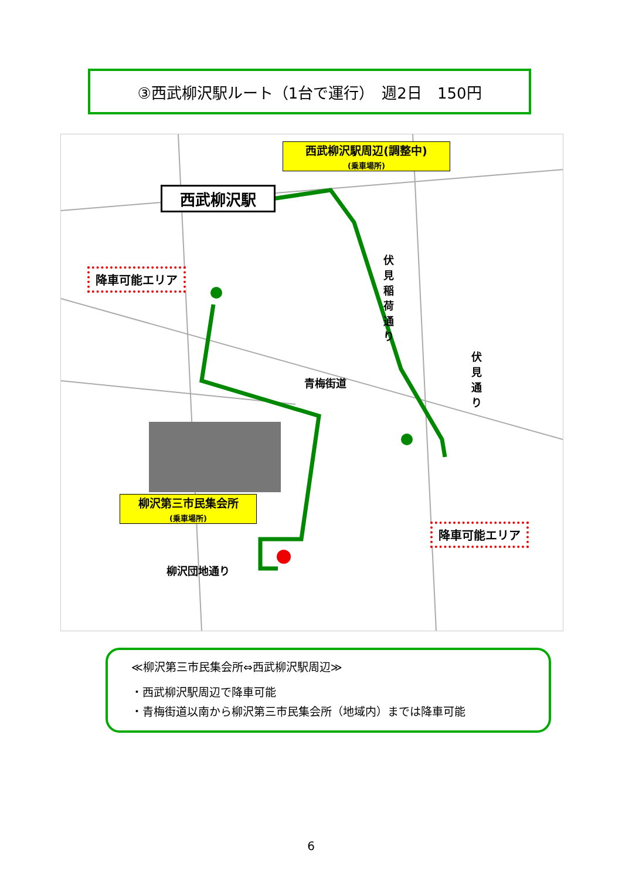③西武柳沢駅ルート（1台で運行）　週2日　150円
西武柳沢駅
西武柳沢駅周辺(調整中)
(乗車場所)
降車可能エリア
伏見稲荷通り
伏見通り
青梅街道
柳沢第三市民集会所
(乗車場所)
降車可能エリア
柳沢団地通り
≪柳沢第三市民集会所⇔西武柳沢駅周辺≫
・西武柳沢駅周辺で降車可能
・青梅街道以南から柳沢第三市民集会所（地域内）までは降車可能
6